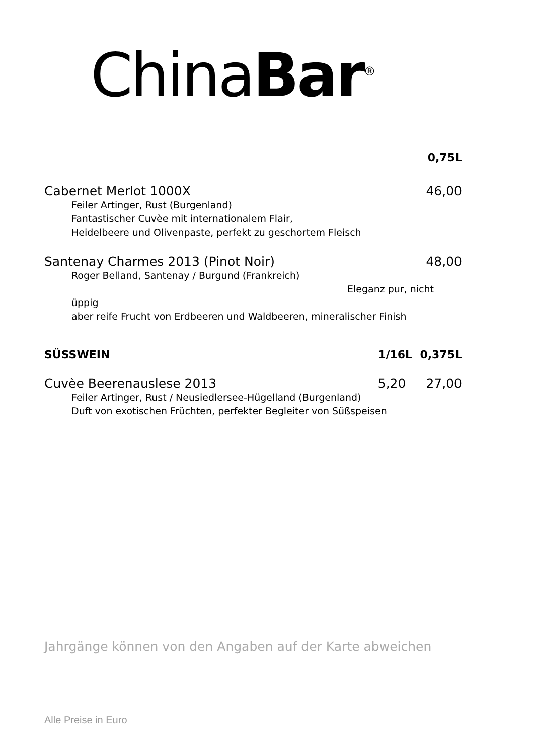China Bar<sup>®</sup>
0,75L
Cabernet Merlot 1000X 46,00
Feiler Artinger, Rust (Burgenland)
Fantastischer Cuvèe mit internationalem Flair,
Heidelbeere und Olivenpaste, perfekt zu geschortem Fleisch
Santenay Charmes 2013 (Pinot Noir) 48,00
Roger Belland, Santenay / Burgund (Frankreich)
Eleganz pur, nicht üppig
aber reife Frucht von Erdbeeren und Waldbeeren, mineralischer Finish
SÜSSWEIN 1/16L 0,375L
Cuvèe Beerenauslese 2013 5,20 27,00
Feiler Artinger, Rust / Neusiedlersee-Hügelland (Burgenland)
Duft von exotischen Früchten, perfekter Begleiter von Süßspeisen
Jahrgänge können von den Angaben auf der Karte abweichen
Alle Preise in Euro